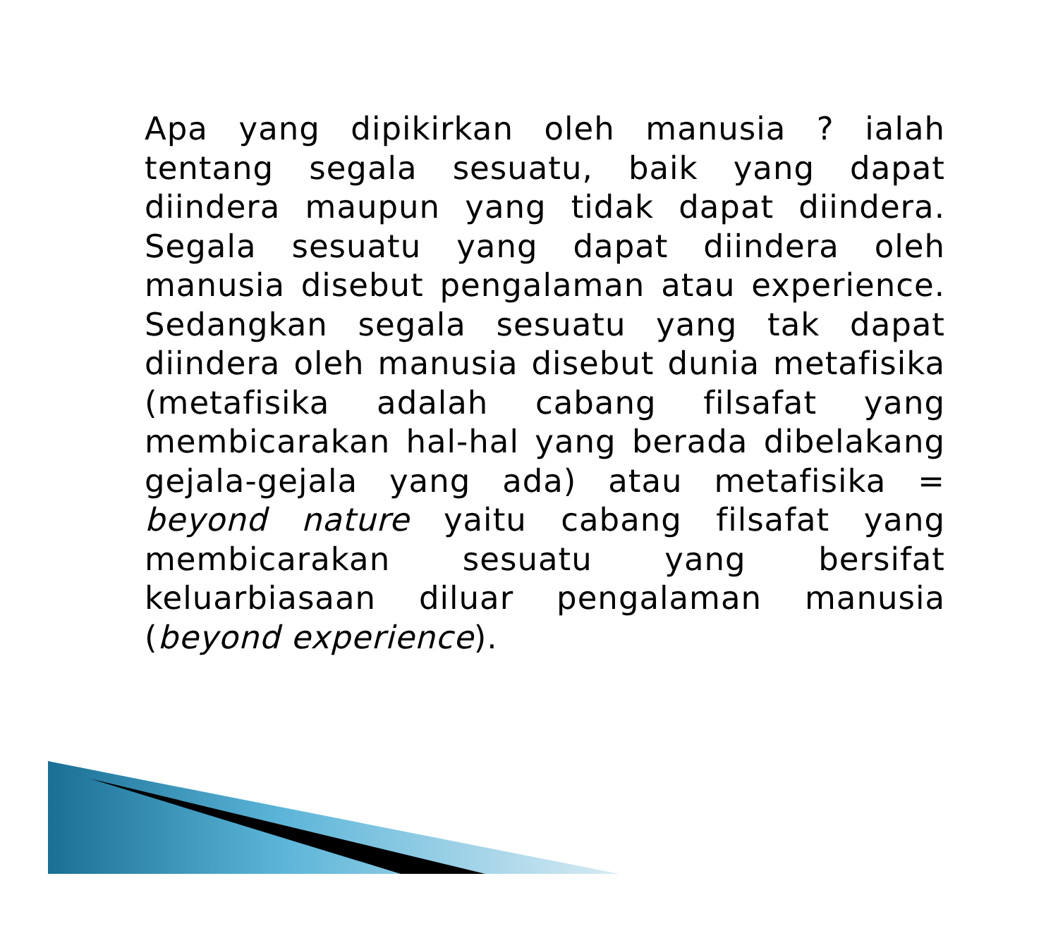Apa yang dipikirkan oleh manusia ? ialah tentang segala sesuatu, baik yang dapat diindera maupun yang tidak dapat diindera. Segala sesuatu yang dapat diindera oleh manusia disebut pengalaman atau experience. Sedangkan segala sesuatu yang tak dapat diindera oleh manusia disebut dunia metafisika (metafisika adalah cabang filsafat yang membicarakan hal-hal yang berada dibelakang gejala-gejala yang ada) atau metafisika = beyond nature yaitu cabang filsafat yang membicarakan sesuatu yang bersifat keluarbiasaan diluar pengalaman manusia (beyond experience).